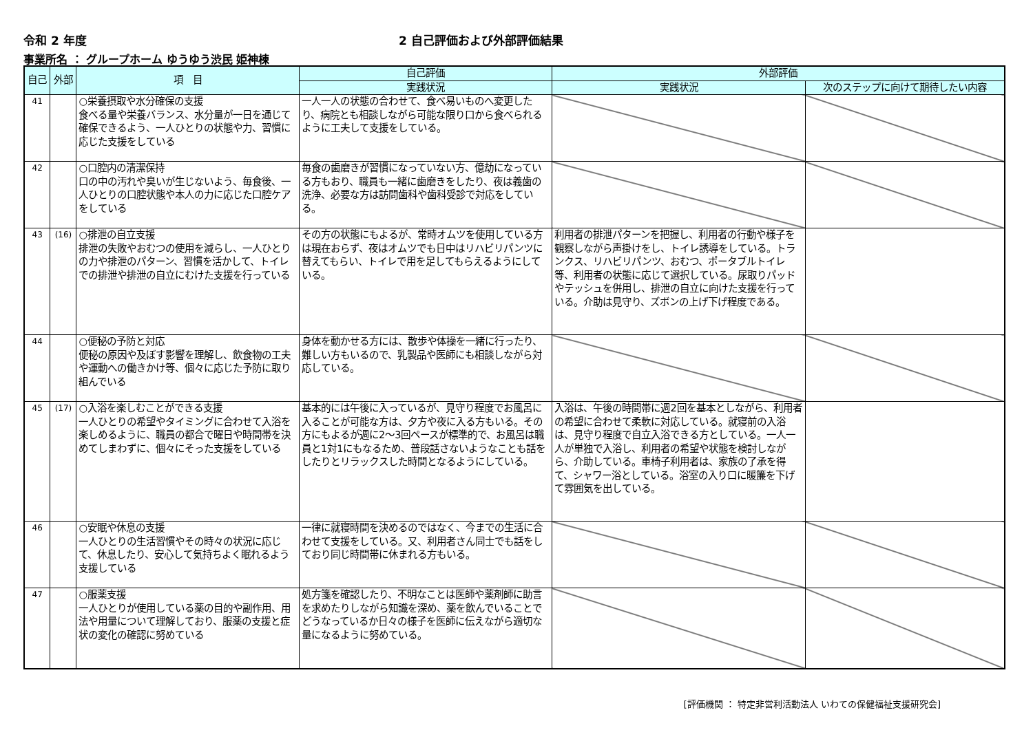令和 2 年度 2 自己評価および外部評価結果
事業所名 ： グループホーム ゆうゆう渋民 姫神棟
| 自己 | 外部 | 項 目 | 自己評価 | 外部評価 | |
| --- | --- | --- | --- | --- | --- |
| | | | 実践状況 | 実践状況 | 次のステップに向けて期待したい内容 |
| 41 | | ○栄養摂取や水分確保の支援 食べる量や栄養バランス、水分量が一日を通じて確保できるよう、一人ひとりの状態や力、習慣に応じた支援をしている | 一人一人の状態の合わせて、食べ易いものへ変更したり、病院とも相談しながら可能な限り口から食べられるように工夫して支援をしている。 | | |
| 42 | | ○口腔内の清潔保持 口の中の汚れや臭いが生じないよう、毎食後、一人ひとりの口腔状態や本人の力に応じた口腔ケアをしている | 毎食の歯磨きが習慣になっていない方、億劫になっている方もおり、職員も一緒に歯磨きをしたり、夜は義歯の洗浄、必要な方は訪問歯科や歯科受診で対応をしている。 | | |
| 43 | (16) | ○排泄の自立支援 排泄の失敗やおむつの使用を減らし、一人ひとりの力や排泄のパターン、習慣を活かして、トイレでの排泄や排泄の自立にむけた支援を行っている | その方の状態にもよるが、常時オムツを使用している方は現在おらず、夜はオムツでも日中はリハビリパンツに替えてもらい、トイレで用を足してもらえるようにしている。 | 利用者の排泄パターンを把握し、利用者の行動や様子を観察しながら声掛けをし、トイレ誘導をしている。トランクス、リハビリパンツ、おむつ、ポータブルトイレ等、利用者の状態に応じて選択している。尿取りパッドやテッシュを併用し、排泄の自立に向けた支援を行っている。介助は見守り、ズボンの上げ下げ程度である。 | |
| 44 | | ○便秘の予防と対応 便秘の原因や及ぼす影響を理解し、飲食物の工夫や運動への働きかけ等、個々に応じた予防に取り組んでいる | 身体を動かせる方には、散歩や体操を一緒に行ったり、難しい方もいるので、乳製品や医師にも相談しながら対応している。 | | |
| 45 | (17) | ○入浴を楽しむことができる支援 一人ひとりの希望やタイミングに合わせて入浴を楽しめるように、職員の都合で曜日や時間帯を決めてしまわずに、個々にそった支援をしている | 基本的には午後に入っているが、見守り程度でお風呂に入ることが可能な方は、夕方や夜に入る方もいる。その方にもよるが週に2～3回ペースが標準的で、お風呂は職員と1対1にもなるため、普段話さないようなことも話をしたりとリラックスした時間となるようにしている。 | 入浴は、午後の時間帯に週2回を基本としながら、利用者の希望に合わせて柔軟に対応している。就寝前の入浴は、見守り程度で自立入浴できる方としている。一人一人が単独で入浴し、利用者の希望や状態を検討しながら、介助している。車椅子利用者は、家族の了承を得て、シャワー浴としている。浴室の入り口に暖簾を下げて雰囲気を出している。 | |
| 46 | | ○安眠や休息の支援 一人ひとりの生活習慣やその時々の状況に応じて、休息したり、安心して気持ちよく眠れるよう支援している | 一律に就寝時間を決めるのではなく、今までの生活に合わせて支援をしている。又、利用者さん同士でも話をしており同じ時間帯に休まれる方もいる。 | | |
| 47 | | ○服薬支援 一人ひとりが使用している薬の目的や副作用、用法や用量について理解しており、服薬の支援と症状の変化の確認に努めている | 処方箋を確認したり、不明なことは医師や薬剤師に助言を求めたりしながら知識を深め、薬を飲んでいることでどうなっているか日々の様子を医師に伝えながら適切な量になるように努めている。 | | |
[評価機関 ： 特定非営利活動法人 いわての保健福祉支援研究会]